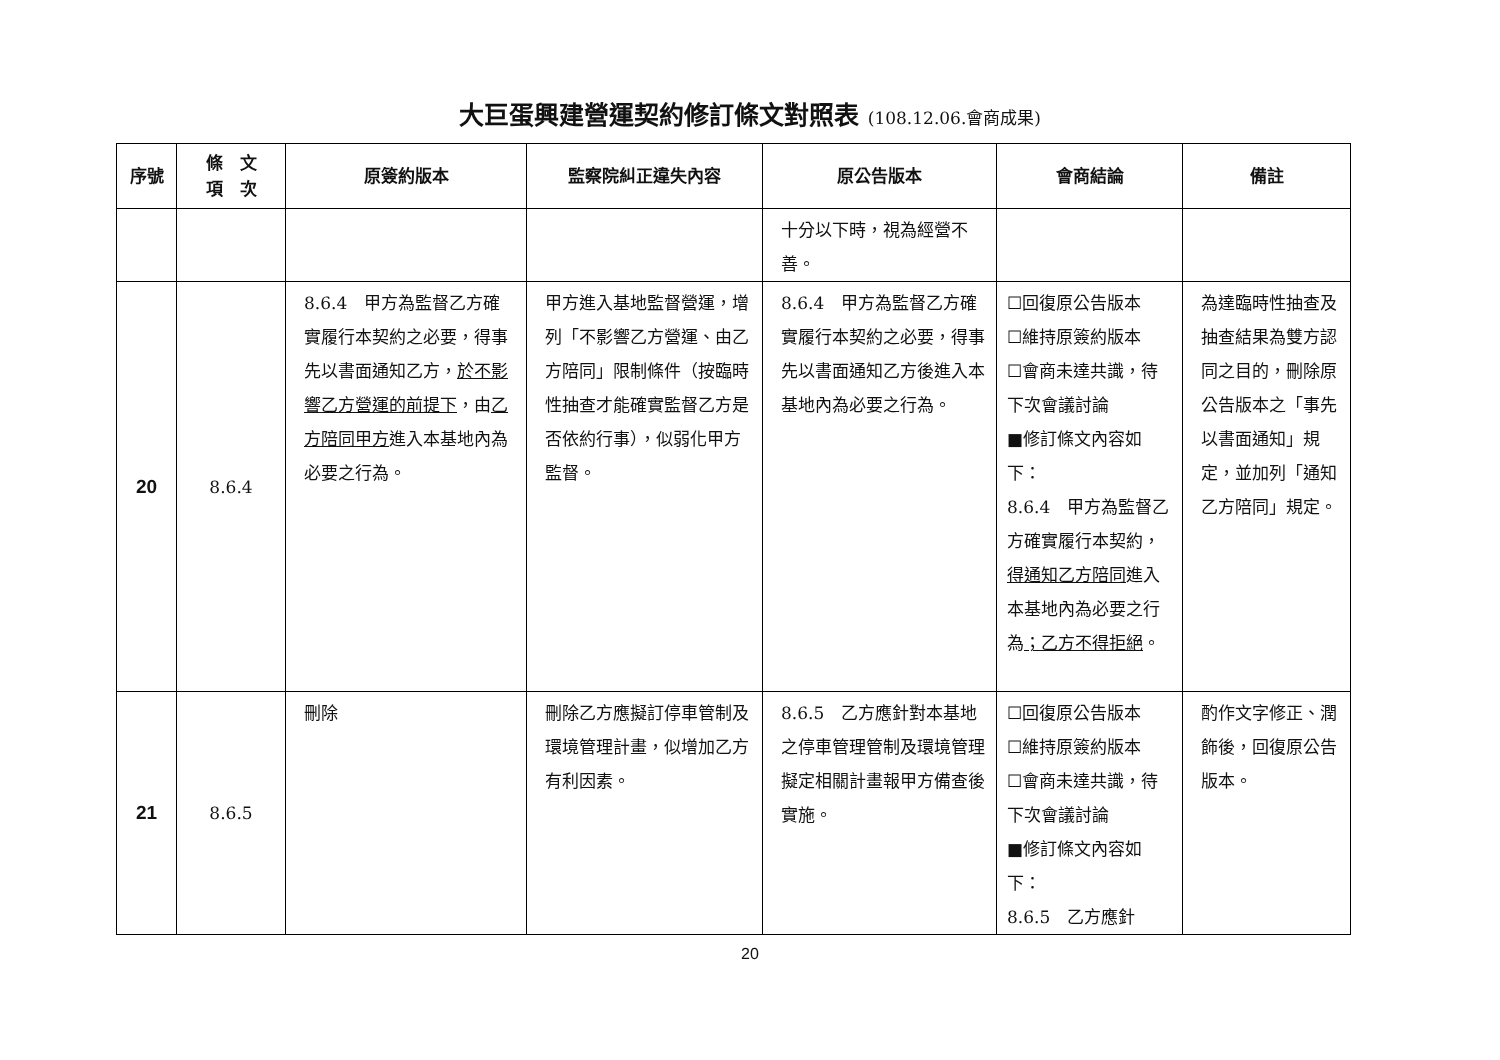大巨蛋興建營運契約修訂條文對照表 (108.12.06.會商成果)
| 序號 | 條 文 項 次 | 原簽約版本 | 監察院糾正違失內容 | 原公告版本 | 會商結論 | 備註 |
| --- | --- | --- | --- | --- | --- | --- |
| | | | | 十分以下時，視為經營不善。 | | |
| 20 | 8.6.4 | 8.6.4 甲方為監督乙方確實履行本契約之必要，得事先以書面通知乙方， 於不影響乙方營運的前提下 ，由 乙方陪同甲方 進入本基地內為必要之行為。 | 甲方進入基地監督營運，增列「不影響乙方營運、由乙方陪同」限制條件（按臨時性抽查才能確實監督乙方是否依約行事），似弱化甲方監督。 | 8.6.4 甲方為監督乙方確實履行本契約之必要，得事先以書面通知乙方後進入本基地內為必要之行為。 | ☐回復原公告版本 ☐維持原簽約版本 ☐會商未達共識，待下次會議討論 ■修訂條文內容如下： 8.6.4 甲方為監督乙方確實履行本契約， 得通知乙方陪同 進入本基地內為必要之行為 ；乙方不得拒絕 。 | 為達臨時性抽查及抽查結果為雙方認同之目的，刪除原公告版本之「事先以書面通知」規定，並加列「通知乙方陪同」規定。 |
| 21 | 8.6.5 | 刪除 | 刪除乙方應擬訂停車管制及環境管理計畫，似增加乙方有利因素。 | 8.6.5 乙方應針對本基地之停車管理管制及環境管理擬定相關計畫報甲方備查後實施。 | ☐回復原公告版本 ☐維持原簽約版本 ☐會商未達共識，待下次會議討論 ■修訂條文內容如下： 8.6.5 乙方應針 | 酌作文字修正、潤飾後，回復原公告版本。 |
20